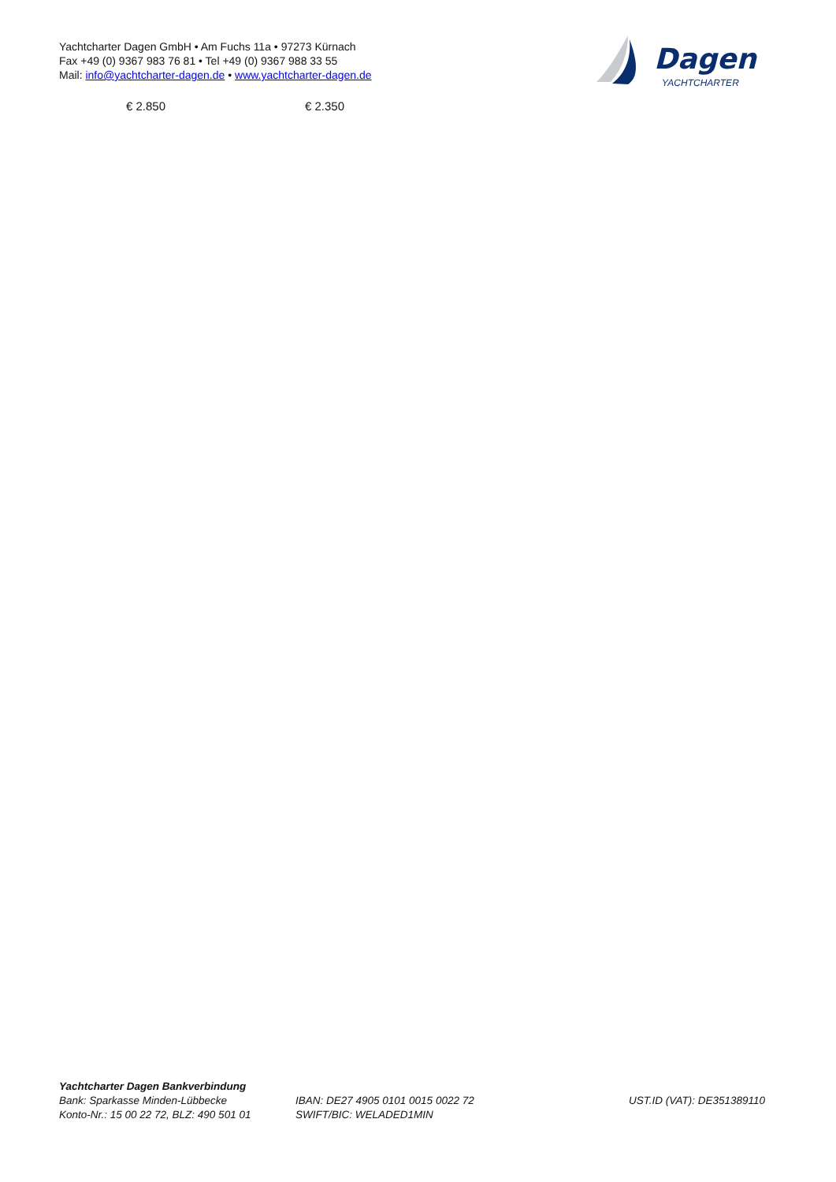Yachtcharter Dagen GmbH • Am Fuchs 11a • 97273 Kürnach
Fax +49 (0) 9367 983 76 81 • Tel +49 (0) 9367 988 33 55
Mail: info@yachtcharter-dagen.de • www.yachtcharter-dagen.de
Dagen
YACHTCHARTER
€ 2.850 € 2.350
Yachtcharter Dagen Bankverbindung
Bank: Sparkasse Minden-Lübbecke
Konto-Nr.: 15 00 22 72, BLZ: 490 501 01
IBAN: DE27 4905 0101 0015 0022 72
SWIFT/BIC: WELADED1MIN
UST.ID (VAT): DE351389110